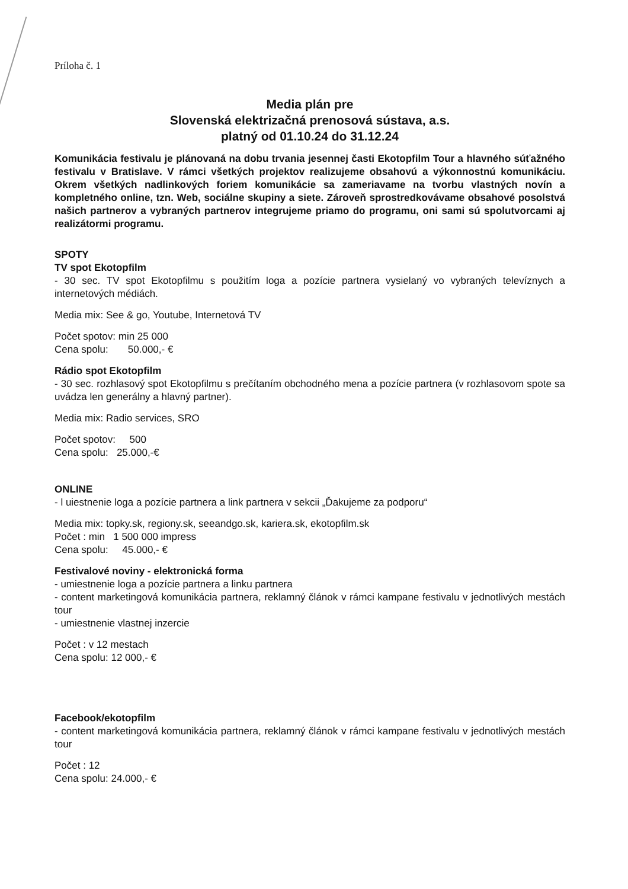Príloha č. 1
Media plán pre
Slovenská elektrizačná prenosová sústava, a.s.
platný od 01.10.24 do 31.12.24
Komunikácia festivalu je plánovaná na dobu trvania jesennej časti Ekotopfilm Tour a hlavného súťažného festivalu v Bratislave. V rámci všetkých projektov realizujeme obsahovú a výkonnostnú komunikáciu. Okrem všetkých nadlinkových foriem komunikácie sa zameriavame na tvorbu vlastných novín a kompletného online, tzn. Web, sociálne skupiny a siete. Zároveň sprostredkovávame obsahové posolstvá našich partnerov a vybraných partnerov integrujeme priamo do programu, oni sami sú spolutvorcami aj realizátormi programu.
SPOTY
TV spot Ekotopfilm
- 30 sec. TV spot Ekotopfilmu s použitím loga a pozície partnera vysielaný vo vybraných televíznych a internetových médiách.
Media mix: See & go, Youtube, Internetová TV
Počet spotov: min 25 000
Cena spolu: 50.000,- €
Rádio spot Ekotopfilm
- 30 sec. rozhlasový spot Ekotopfilmu s prečítaním obchodného mena a pozície partnera (v rozhlasovom spote sa uvádza len generálny a hlavný partner).
Media mix: Radio services, SRO
Počet spotov: 500
Cena spolu: 25.000,-€
ONLINE
- l uiestnenie loga a pozície partnera a link partnera v sekcii „Ďakujeme za podporu“
Media mix: topky.sk, regiony.sk, seeandgo.sk, kariera.sk, ekotopfilm.sk
Počet : min 1 500 000 impress
Cena spolu: 45.000,- €
Festivalové noviny - elektronická forma
- umiestnenie loga a pozície partnera a linku partnera
- content marketingová komunikácia partnera, reklamný článok v rámci kampane festivalu v jednotlivých mestách tour
- umiestnenie vlastnej inzercie
Počet : v 12 mestach
Cena spolu: 12 000,- €
Facebook/ekotopfilm
- content marketingová komunikácia partnera, reklamný článok v rámci kampane festivalu v jednotlivých mestách tour
Počet : 12
Cena spolu: 24.000,- €